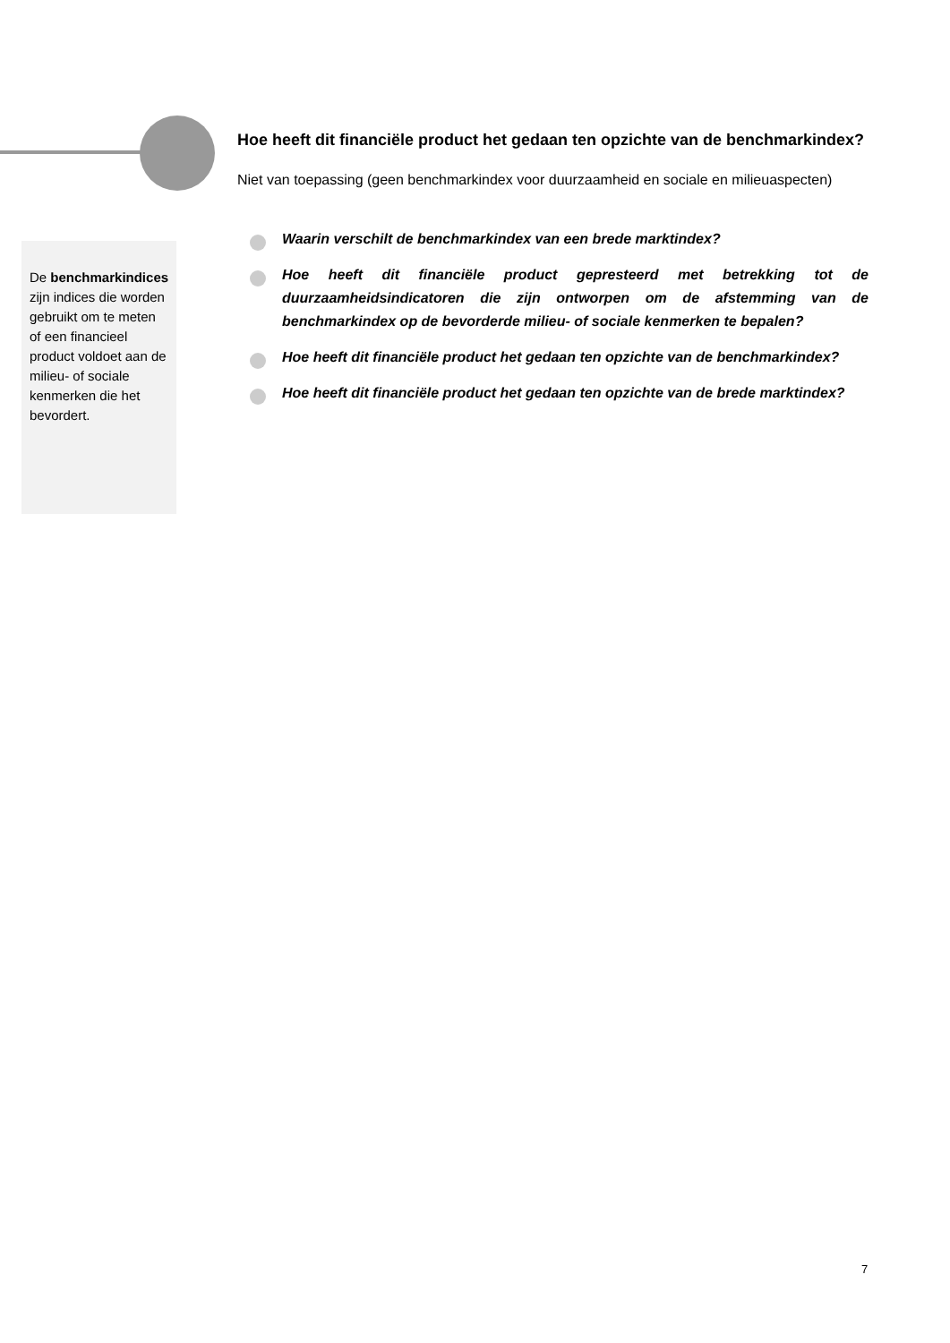De benchmarkindices zijn indices die worden gebruikt om te meten of een financieel product voldoet aan de milieu- of sociale kenmerken die het bevordert.
Hoe heeft dit financiële product het gedaan ten opzichte van de benchmarkindex?
Niet van toepassing (geen benchmarkindex voor duurzaamheid en sociale en milieuaspecten)
Waarin verschilt de benchmarkindex van een brede marktindex?
Hoe heeft dit financiële product gepresteerd met betrekking tot de duurzaamheidsindicatoren die zijn ontworpen om de afstemming van de benchmarkindex op de bevorderde milieu- of sociale kenmerken te bepalen?
Hoe heeft dit financiële product het gedaan ten opzichte van de benchmarkindex?
Hoe heeft dit financiële product het gedaan ten opzichte van de brede marktindex?
7